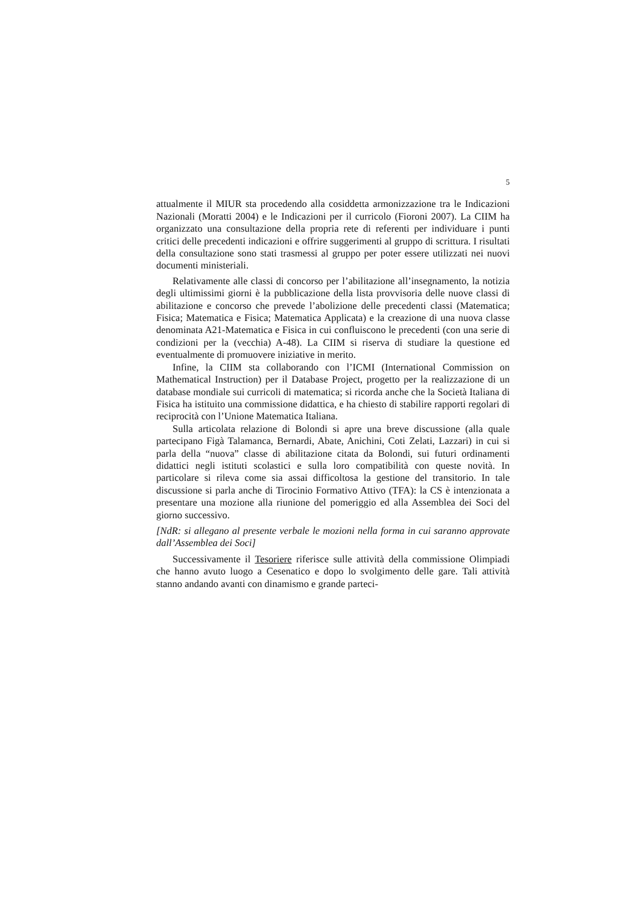5
attualmente il MIUR sta procedendo alla cosiddetta armonizzazione tra le Indicazioni Nazionali (Moratti 2004) e le Indicazioni per il curricolo (Fioroni 2007). La CIIM ha organizzato una consultazione della propria rete di referenti per individuare i punti critici delle precedenti indicazioni e offrire suggerimenti al gruppo di scrittura. I risultati della consultazione sono stati trasmessi al gruppo per poter essere utilizzati nei nuovi documenti ministeriali.
Relativamente alle classi di concorso per l’abilitazione all’insegnamento, la notizia degli ultimissimi giorni è la pubblicazione della lista provvisoria delle nuove classi di abilitazione e concorso che prevede l’abolizione delle precedenti classi (Matematica; Fisica; Matematica e Fisica; Matematica Applicata) e la creazione di una nuova classe denominata A21-Matematica e Fisica in cui confluiscono le precedenti (con una serie di condizioni per la (vecchia) A-48). La CIIM si riserva di studiare la questione ed eventualmente di promuovere iniziative in merito.
Infine, la CIIM sta collaborando con l’ICMI (International Commission on Mathematical Instruction) per il Database Project, progetto per la realizzazione di un database mondiale sui curricoli di matematica; si ricorda anche che la Società Italiana di Fisica ha istituito una commissione didattica, e ha chiesto di stabilire rapporti regolari di reciprocità con l’Unione Matematica Italiana.
Sulla articolata relazione di Bolondi si apre una breve discussione (alla quale partecipano Figà Talamanca, Bernardi, Abate, Anichini, Coti Zelati, Lazzari) in cui si parla della “nuova” classe di abilitazione citata da Bolondi, sui futuri ordinamenti didattici negli istituti scolastici e sulla loro compatibilità con queste novità. In particolare si rileva come sia assai difficoltosa la gestione del transitorio. In tale discussione si parla anche di Tirocinio Formativo Attivo (TFA): la CS è intenzionata a presentare una mozione alla riunione del pomeriggio ed alla Assemblea dei Soci del giorno successivo.
[NdR: si allegano al presente verbale le mozioni nella forma in cui saranno approvate dall’Assemblea dei Soci]
Successivamente il Tesoriere riferisce sulle attività della commissione Olimpiadi che hanno avuto luogo a Cesenatico e dopo lo svolgimento delle gare. Tali attività stanno andando avanti con dinamismo e grande parteci-